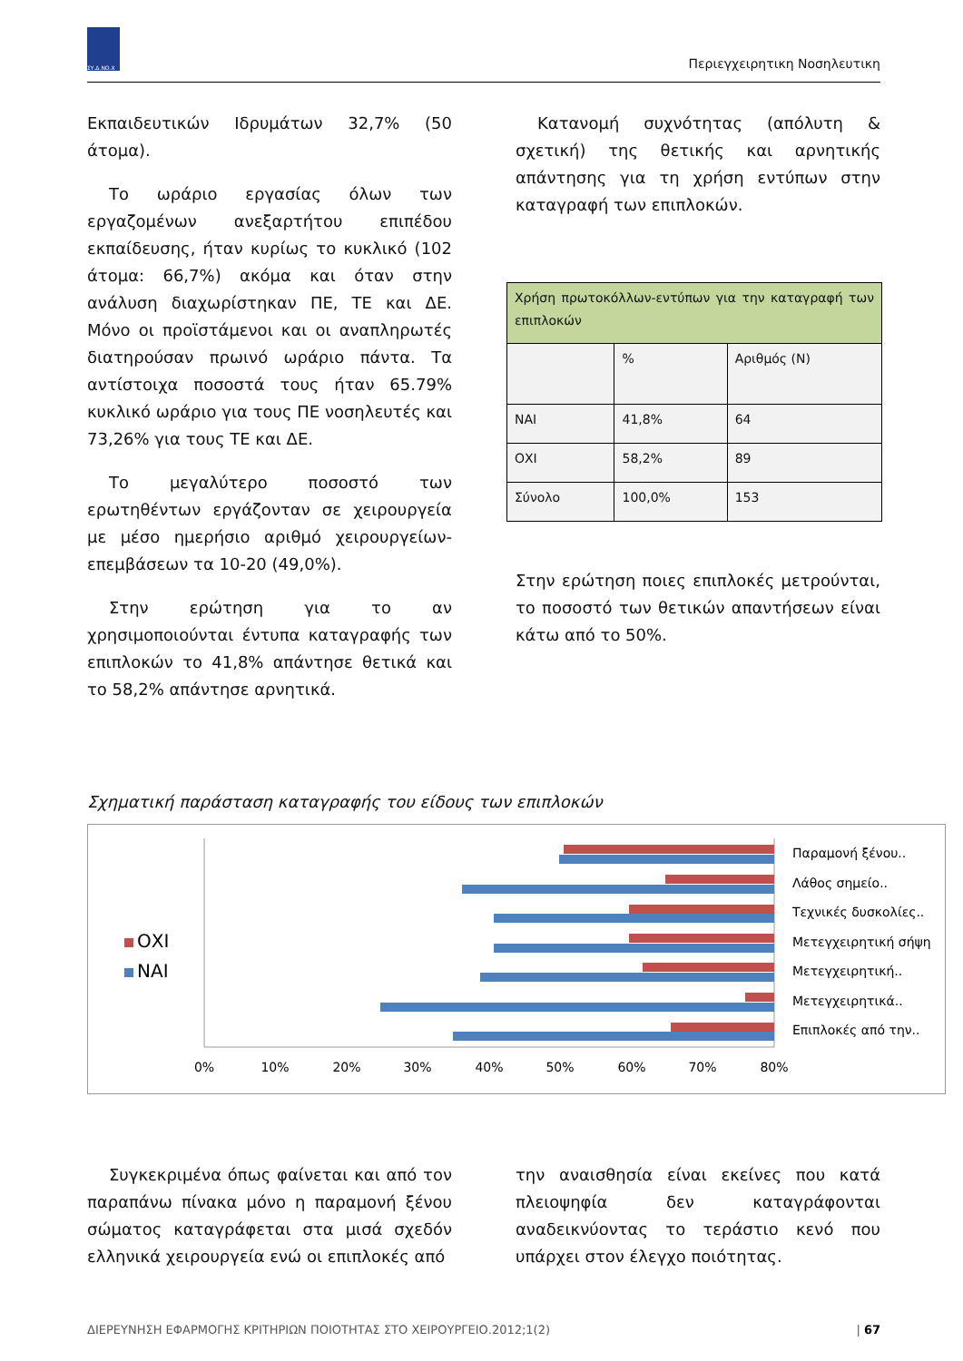ΣΥ.Δ.ΝΟ.Χ
Περιεγχειρητικη Νοσηλευτικη
Εκπαιδευτικών Ιδρυμάτων 32,7% (50 άτομα).
Το ωράριο εργασίας όλων των εργαζομένων ανεξαρτήτου επιπέδου εκπαίδευσης, ήταν κυρίως το κυκλικό (102 άτομα: 66,7%) ακόμα και όταν στην ανάλυση διαχωρίστηκαν ΠΕ, ΤΕ και ΔΕ. Μόνο οι προϊστάμενοι και οι αναπληρωτές διατηρούσαν πρωινό ωράριο πάντα. Τα αντίστοιχα ποσοστά τους ήταν 65.79% κυκλικό ωράριο για τους ΠΕ νοσηλευτές και 73,26% για τους ΤΕ και ΔΕ.
Το μεγαλύτερο ποσοστό των ερωτηθέντων εργάζονταν σε χειρουργεία με μέσο ημερήσιο αριθμό χειρουργείων-επεμβάσεων τα 10-20 (49,0%).
Στην ερώτηση για το αν χρησιμοποιούνται έντυπα καταγραφής των επιπλοκών το 41,8% απάντησε θετικά και το 58,2% απάντησε αρνητικά.
Κατανομή συχνότητας (απόλυτη & σχετική) της θετικής και αρνητικής απάντησης για τη χρήση εντύπων στην καταγραφή των επιπλοκών.
| Χρήση πρωτοκόλλων-εντύπων για την καταγραφή των επιπλοκών | | |
| | % | Αριθμός (Ν) |
| ΝΑΙ | 41,8% | 64 |
| ΟΧΙ | 58,2% | 89 |
| Σύνολο | 100,0% | 153 |
Στην ερώτηση ποιες επιπλοκές μετρούνται, το ποσοστό των θετικών απαντήσεων είναι κάτω από το 50%.
Σχηματική παράσταση καταγραφής του είδους των επιπλοκών
ΟΧΙ
ΝΑΙ
Παραμονή ξένου..
Λάθος σημείο..
Τεχνικές δυσκολίες..
Μετεγχειρητική σήψη
Μετεγχειρητική..
Μετεγχειρητικά..
Επιπλοκές από την..
0%
10%
20%
30%
40%
50%
60%
70%
80%
Συγκεκριμένα όπως φαίνεται και από τον παραπάνω πίνακα μόνο η παραμονή ξένου σώματος καταγράφεται στα μισά σχεδόν ελληνικά χειρουργεία ενώ οι επιπλοκές από
την αναισθησία είναι εκείνες που κατά πλειοψηφία δεν καταγράφονται αναδεικνύοντας το τεράστιο κενό που υπάρχει στον έλεγχο ποιότητας.
ΔΙΕΡΕΥΝΗΣΗ ΕΦΑΡΜΟΓΗΣ ΚΡΙΤΗΡΙΩΝ ΠΟΙΟΤΗΤΑΣ ΣΤΟ ΧΕΙΡΟΥΡΓΕΙΟ.2012;1(2) | 67